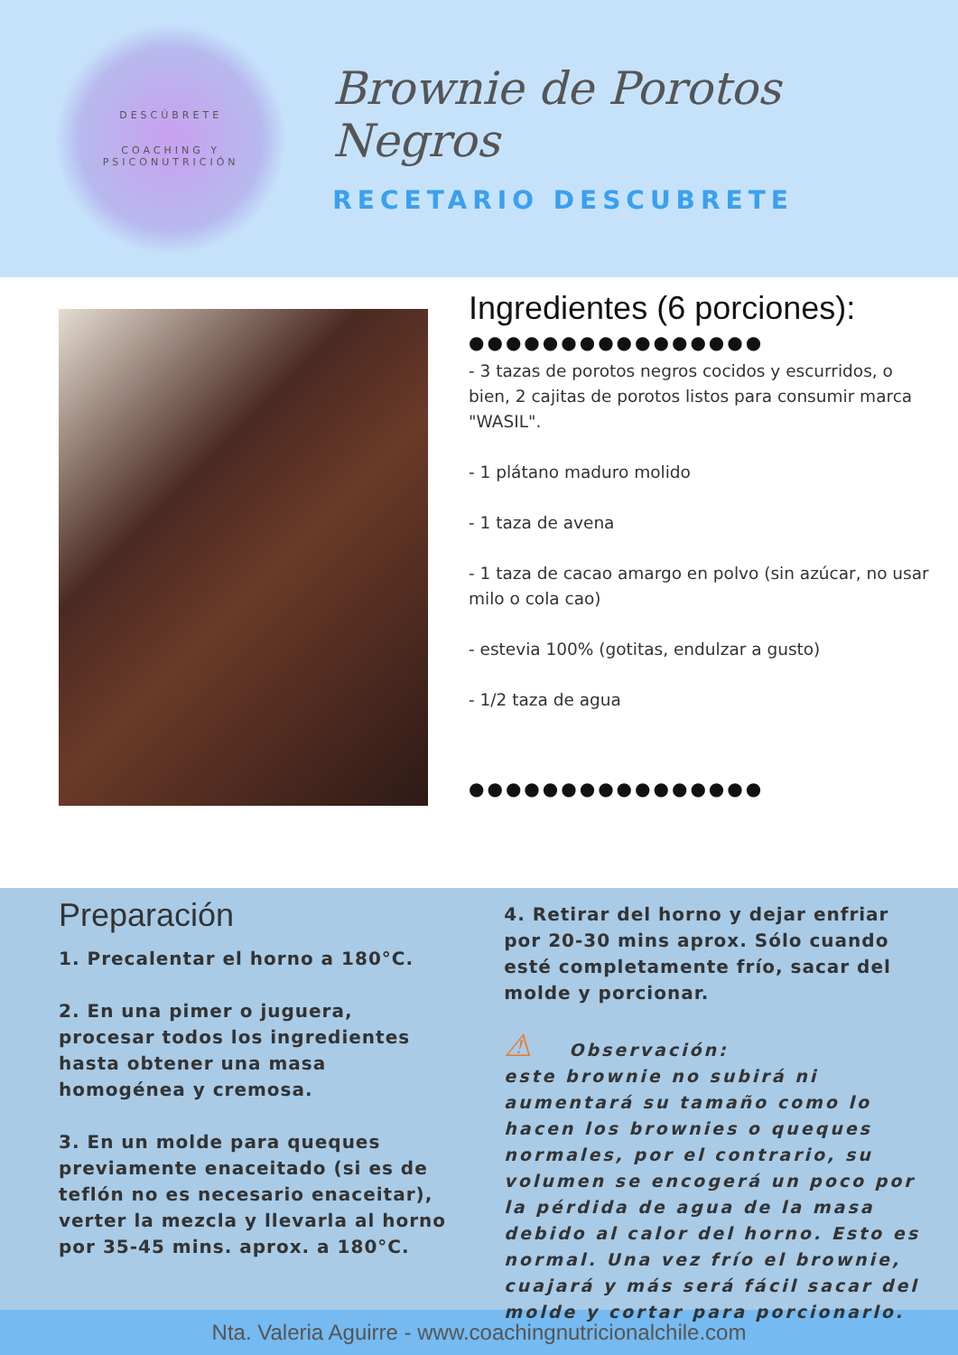DESCÚBRETE
COACHING Y PSICONUTRICIÓN
Brownie de Porotos Negros
RECETARIO DESCUBRETE
Ingredientes (6 porciones):
●●●●●●●●●●●●●●●●
- 3 tazas de porotos negros cocidos y escurridos, o bien, 2 cajitas de porotos listos para consumir marca "WASIL".
- 1 plátano maduro molido
- 1 taza de avena
- 1 taza de cacao amargo en polvo (sin azúcar, no usar milo o cola cao)
- estevia 100% (gotitas, endulzar a gusto)
- 1/2 taza de agua
●●●●●●●●●●●●●●●●
Preparación
1. Precalentar el horno a 180°C.
2. En una pimer o juguera, procesar todos los ingredientes hasta obtener una masa homogénea y cremosa.
3. En un molde para queques previamente enaceitado (si es de teflón no es necesario enaceitar), verter la mezcla y llevarla al horno por 35-45 mins. aprox. a 180°C.
4. Retirar del horno y dejar enfriar por 20-30 mins aprox. Sólo cuando esté completamente frío, sacar del molde y porcionar.
⚠ Observación:
este brownie no subirá ni aumentará su tamaño como lo hacen los brownies o queques normales, por el contrario, su volumen se encogerá un poco por la pérdida de agua de la masa debido al calor del horno. Esto es normal. Una vez frío el brownie, cuajará y más será fácil sacar del molde y cortar para porcionarlo.
Nta. Valeria Aguirre - www.coachingnutricionalchile.com